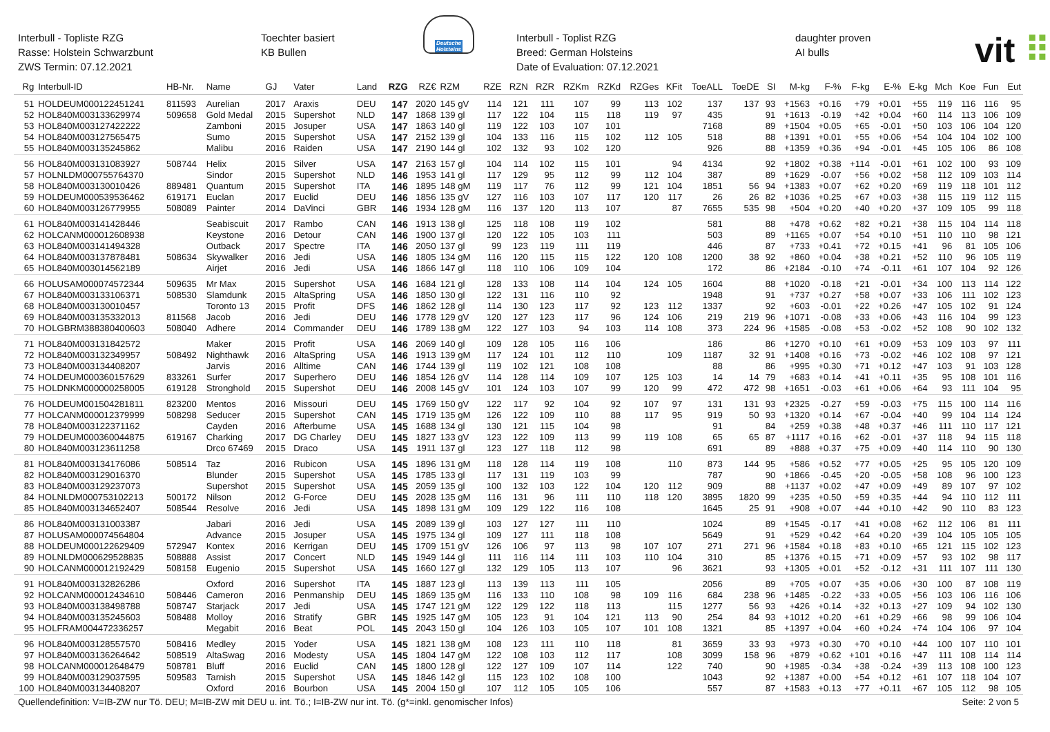Interbull - Topliste RZG
Rasse: Holstein Schwarzbunt
ZWS Termin: 07.12.2021
Toechter basiert
KB Bullen
Deutsche
Holsteins
Interbull - Toplist RZG
Breed: German Holsteins
Date of Evaluation: 07.12.2021
daughter proven
AI bulls
vit ⠿
| Rg | Interbull-ID | HB-Nr. | Name | GJ | Vater | Land | RZG | RZ€ | RZM | RZE | RZN | RZR | RZKm | RZKd | RZGes | KFit | ToeALL | ToeDE | SI | M-kg | F-% | F-kg | E-% | E-kg | Mch | Koe | Fun | Eut |
| --- | --- | --- | --- | --- | --- | --- | --- | --- | --- | --- | --- | --- | --- | --- | --- | --- | --- | --- | --- | --- | --- | --- | --- | --- | --- | --- | --- | --- |
| 51 | HOLDEUM000122451241 | 811593 | Aurelian | 2017 | Araxis | DEU | 147 | 2020 | 145 gV | 114 | 121 | 111 | 107 | 99 | 113 | 102 | 137 | 137 | 93 | +1563 | +0.16 | +79 | +0.01 | +55 | 119 | 116 | 116 | 95 |
| 52 | HOL840M003133629974 | 509658 | Gold Medal | 2015 | Supershot | NLD | 147 | 1868 | 139 gl | 117 | 122 | 104 | 115 | 118 | 119 | 97 | 435 | | 91 | +1613 | -0.19 | +42 | +0.04 | +60 | 114 | 113 | 106 | 109 |
| 53 | HOL840M003127422222 | | Zamboni | 2015 | Josuper | USA | 147 | 1863 | 140 gl | 119 | 122 | 103 | 107 | 101 | | | 7168 | | 89 | +1504 | +0.05 | +65 | -0.01 | +50 | 103 | 106 | 104 | 120 |
| 54 | HOL840M003127565475 | | Sumo | 2015 | Supershot | USA | 147 | 2152 | 139 gl | 104 | 133 | 116 | 115 | 102 | 112 | 105 | 518 | | 88 | +1391 | +0.01 | +55 | +0.06 | +54 | 104 | 104 | 102 | 100 |
| 55 | HOL840M003135245862 | | Malibu | 2016 | Raiden | USA | 147 | 2190 | 144 gl | 102 | 132 | 93 | 102 | 120 | | | 926 | | 88 | +1359 | +0.36 | +94 | -0.01 | +45 | 105 | 106 | 86 | 108 |
| 56 | HOL840M003131083927 | 508744 | Helix | 2015 | Silver | USA | 147 | 2163 | 157 gl | 104 | 114 | 102 | 115 | 101 | | 94 | 4134 | | 92 | +1802 | +0.38 | +114 | -0.01 | +61 | 102 | 100 | 93 | 109 |
| 57 | HOLNLDM000755764370 | | Sindor | 2015 | Supershot | NLD | 146 | 1953 | 141 gl | 117 | 129 | 95 | 112 | 99 | 112 | 104 | 387 | | 89 | +1629 | -0.07 | +56 | +0.02 | +58 | 112 | 109 | 103 | 114 |
| 58 | HOL840M003130010426 | 889481 | Quantum | 2015 | Supershot | ITA | 146 | 1895 | 148 gM | 119 | 117 | 76 | 112 | 99 | 121 | 104 | 1851 | 56 | 94 | +1383 | +0.07 | +62 | +0.20 | +69 | 119 | 118 | 101 | 112 |
| 59 | HOLDEUM000539536462 | 619171 | Euclan | 2017 | Euclid | DEU | 146 | 1856 | 135 gV | 127 | 116 | 103 | 107 | 117 | 120 | 117 | 26 | 26 | 82 | +1036 | +0.25 | +67 | +0.03 | +38 | 115 | 119 | 112 | 115 |
| 60 | HOL840M003126779955 | 508089 | Painter | 2014 | DaVinci | GBR | 146 | 1934 | 128 gM | 116 | 137 | 120 | 113 | 107 | | 87 | 7655 | 535 | 98 | +504 | +0.20 | +40 | +0.20 | +37 | 109 | 105 | 99 | 118 |
| 61 | HOL840M003141428446 | | Seabiscuit | 2017 | Rambo | CAN | 146 | 1913 | 138 gl | 125 | 118 | 108 | 119 | 102 | | | 581 | | 88 | +478 | +0.62 | +82 | +0.21 | +38 | 115 | 104 | 114 | 118 |
| 62 | HOLCANM000012608938 | | Keystone | 2016 | Detour | CAN | 146 | 1900 | 137 gl | 120 | 122 | 105 | 103 | 111 | | | 503 | | 89 | +1165 | +0.07 | +54 | +0.10 | +51 | 110 | 110 | 98 | 121 |
| 63 | HOL840M003141494328 | | Outback | 2017 | Spectre | ITA | 146 | 2050 | 137 gl | 99 | 123 | 119 | 111 | 119 | | | 446 | | 87 | +733 | +0.41 | +72 | +0.15 | +41 | 96 | 81 | 105 | 106 |
| 64 | HOL840M003137878481 | 508634 | Skywalker | 2016 | Jedi | USA | 146 | 1805 | 134 gM | 116 | 120 | 115 | 115 | 122 | 120 | 108 | 1200 | 38 | 92 | +860 | +0.04 | +38 | +0.21 | +52 | 110 | 96 | 105 | 119 |
| 65 | HOL840M003014562189 | | Airjet | 2016 | Jedi | USA | 146 | 1866 | 147 gl | 118 | 110 | 106 | 109 | 104 | | | 172 | | 86 | +2184 | -0.10 | +74 | -0.11 | +61 | 107 | 104 | 92 | 126 |
| 66 | HOLUSAM000074572344 | 509635 | Mr Max | 2015 | Supershot | USA | 146 | 1684 | 121 gl | 128 | 133 | 108 | 114 | 104 | 124 | 105 | 1604 | | 88 | +1020 | -0.18 | +21 | -0.01 | +34 | 100 | 113 | 114 | 122 |
| 67 | HOL840M003133106371 | 508530 | Slamdunk | 2015 | AltaSpring | USA | 146 | 1850 | 130 gl | 122 | 131 | 116 | 110 | 92 | | | 1948 | | 91 | +737 | +0.27 | +58 | +0.07 | +33 | 106 | 111 | 102 | 123 |
| 68 | HOL840M003130010457 | | Toronto 13 | 2015 | Profit | DFS | 146 | 1862 | 128 gl | 114 | 130 | 123 | 117 | 92 | 123 | 112 | 1337 | | 92 | +603 | -0.01 | +22 | +0.26 | +47 | 105 | 102 | 91 | 124 |
| 69 | HOL840M003135332013 | 811568 | Jacob | 2016 | Jedi | DEU | 146 | 1778 | 129 gV | 120 | 127 | 123 | 117 | 96 | 124 | 106 | 219 | 219 | 96 | +1071 | -0.08 | +33 | +0.06 | +43 | 116 | 104 | 99 | 123 |
| 70 | HOLGBRM388380400603 | 508040 | Adhere | 2014 | Commander | DEU | 146 | 1789 | 138 gM | 122 | 127 | 103 | 94 | 103 | 114 | 108 | 373 | 224 | 96 | +1585 | -0.08 | +53 | -0.02 | +52 | 108 | 90 | 102 | 132 |
| 71 | HOL840M003131842572 | | Maker | 2015 | Profit | USA | 146 | 2069 | 140 gl | 109 | 128 | 105 | 116 | 106 | | | 186 | | 86 | +1270 | +0.10 | +61 | +0.09 | +53 | 109 | 103 | 97 | 111 |
| 72 | HOL840M003132349957 | 508492 | Nighthawk | 2016 | AltaSpring | USA | 146 | 1913 | 139 gM | 117 | 124 | 101 | 112 | 110 | | 109 | 1187 | 32 | 91 | +1408 | +0.16 | +73 | -0.02 | +46 | 102 | 108 | 97 | 121 |
| 73 | HOL840M003134408207 | | Jarvis | 2016 | Alltime | CAN | 146 | 1744 | 139 gl | 119 | 102 | 121 | 108 | 108 | | | 88 | | 86 | +995 | +0.30 | +71 | +0.12 | +47 | 103 | 91 | 103 | 128 |
| 74 | HOLDEUM000360157629 | 833261 | Surfer | 2017 | Superhero | DEU | 146 | 1854 | 126 gV | 114 | 128 | 114 | 109 | 107 | 125 | 103 | 14 | 14 | 79 | +683 | +0.14 | +41 | +0.11 | +35 | 95 | 108 | 101 | 116 |
| 75 | HOLDNKM000000258005 | 619128 | Stronghold | 2015 | Supershot | DEU | 146 | 2008 | 145 gV | 101 | 124 | 103 | 107 | 99 | 120 | 99 | 472 | 472 | 98 | +1651 | -0.03 | +61 | +0.06 | +64 | 93 | 111 | 104 | 95 |
| 76 | HOLDEUM001504281811 | 823200 | Mentos | 2016 | Missouri | DEU | 145 | 1769 | 150 gV | 122 | 117 | 92 | 104 | 92 | 107 | 97 | 131 | 131 | 93 | +2325 | -0.27 | +59 | -0.03 | +75 | 115 | 100 | 114 | 116 |
| 77 | HOLCANM000012379999 | 508298 | Seducer | 2015 | Supershot | CAN | 145 | 1719 | 135 gM | 126 | 122 | 109 | 110 | 88 | 117 | 95 | 919 | 50 | 93 | +1320 | +0.14 | +67 | -0.04 | +40 | 99 | 104 | 114 | 124 |
| 78 | HOL840M003122371162 | | Cayden | 2016 | Afterburne | USA | 145 | 1688 | 134 gl | 130 | 121 | 115 | 104 | 98 | | | 91 | | 84 | +259 | +0.38 | +48 | +0.37 | +46 | 111 | 110 | 117 | 121 |
| 79 | HOLDEUM000360044875 | 619167 | Charking | 2017 | DG Charley | DEU | 145 | 1827 | 133 gV | 123 | 122 | 109 | 113 | 99 | 119 | 108 | 65 | 65 | 87 | +1117 | +0.16 | +62 | -0.01 | +37 | 118 | 94 | 115 | 118 |
| 80 | HOL840M003123611258 | | Drco 67469 | 2015 | Draco | USA | 145 | 1911 | 137 gl | 123 | 127 | 118 | 112 | 98 | | | 691 | | 89 | +888 | +0.37 | +75 | +0.09 | +40 | 114 | 110 | 90 | 130 |
| 81 | HOL840M003134176086 | 508514 | Taz | 2016 | Rubicon | USA | 145 | 1896 | 131 gM | 118 | 128 | 114 | 119 | 108 | | 110 | 873 | 144 | 95 | +586 | +0.52 | +77 | +0.05 | +25 | 95 | 105 | 120 | 109 |
| 82 | HOL840M003129016370 | | Blunder | 2015 | Supershot | USA | 145 | 1785 | 133 gl | 117 | 131 | 119 | 103 | 99 | | | 787 | | 90 | +1866 | -0.45 | +20 | -0.05 | +58 | 108 | 96 | 100 | 123 |
| 83 | HOL840M003129237073 | | Supershot | 2015 | Supershot | USA | 145 | 2059 | 135 gl | 100 | 132 | 103 | 122 | 104 | 120 | 112 | 909 | | 88 | +1137 | +0.02 | +47 | +0.09 | +49 | 89 | 107 | 97 | 102 |
| 84 | HOLNLDM000753102213 | 500172 | Nilson | 2012 | G-Force | DEU | 145 | 2028 | 135 gM | 116 | 131 | 96 | 111 | 110 | 118 | 120 | 3895 | 1820 | 99 | +235 | +0.50 | +59 | +0.35 | +44 | 94 | 110 | 112 | 111 |
| 85 | HOL840M003134652407 | 508544 | Resolve | 2016 | Jedi | USA | 145 | 1898 | 131 gM | 109 | 129 | 122 | 116 | 108 | | | 1645 | 25 | 91 | +908 | +0.07 | +44 | +0.10 | +42 | 90 | 110 | 83 | 123 |
| 86 | HOL840M003131003387 | | Jabari | 2016 | Jedi | USA | 145 | 2089 | 139 gl | 103 | 127 | 127 | 111 | 110 | | | 1024 | | 89 | +1545 | -0.17 | +41 | +0.08 | +62 | 112 | 106 | 81 | 111 |
| 87 | HOLUSAM000074564804 | | Advance | 2015 | Josuper | USA | 145 | 1975 | 134 gl | 109 | 127 | 111 | 118 | 108 | | | 5649 | | 91 | +529 | +0.42 | +64 | +0.20 | +39 | 104 | 105 | 105 | 105 |
| 88 | HOLDEUM000122629409 | 572947 | Kontex | 2016 | Kerrigan | DEU | 145 | 1709 | 151 gV | 126 | 106 | 97 | 113 | 98 | 107 | 107 | 271 | 271 | 96 | +1584 | +0.18 | +83 | +0.10 | +65 | 121 | 115 | 102 | 123 |
| 89 | HOLNLDM000629528835 | 508888 | Assist | 2017 | Concert | NLD | 145 | 1949 | 144 gl | 111 | 116 | 114 | 111 | 103 | 110 | 104 | 310 | | 85 | +1376 | +0.15 | +71 | +0.09 | +57 | 93 | 102 | 98 | 117 |
| 90 | HOLCANM000012192429 | 508158 | Eugenio | 2015 | Supershot | USA | 145 | 1660 | 127 gl | 132 | 129 | 105 | 113 | 107 | | 96 | 3621 | | 93 | +1305 | +0.01 | +52 | -0.12 | +31 | 111 | 107 | 111 | 130 |
| 91 | HOL840M003132826286 | | Oxford | 2016 | Supershot | ITA | 145 | 1887 | 123 gl | 113 | 139 | 113 | 111 | 105 | | | 2056 | | 89 | +705 | +0.07 | +35 | +0.06 | +30 | 100 | 87 | 108 | 119 |
| 92 | HOLCANM000012434610 | 508446 | Cameron | 2016 | Penmanship | DEU | 145 | 1869 | 135 gM | 116 | 133 | 110 | 108 | 98 | 109 | 116 | 684 | 238 | 96 | +1485 | -0.22 | +33 | +0.05 | +56 | 103 | 106 | 116 | 106 |
| 93 | HOL840M003138498788 | 508747 | Starjack | 2017 | Jedi | USA | 145 | 1747 | 121 gM | 122 | 129 | 122 | 118 | 113 | | 115 | 1277 | 56 | 93 | +426 | +0.14 | +32 | +0.13 | +27 | 109 | 94 | 102 | 130 |
| 94 | HOL840M003135245603 | 508488 | Molloy | 2016 | Stratify | GBR | 145 | 1925 | 147 gM | 105 | 123 | 91 | 104 | 121 | 113 | 90 | 254 | 84 | 93 | +1012 | +0.20 | +61 | +0.29 | +66 | 98 | 99 | 106 | 104 |
| 95 | HOLFRAM004472336257 | | Megabit | 2016 | Beat | POL | 145 | 2043 | 150 gl | 104 | 126 | 103 | 105 | 107 | 101 | 108 | 1321 | | 85 | +1397 | +0.04 | +60 | +0.24 | +74 | 104 | 106 | 97 | 104 |
| 96 | HOL840M003128557570 | 508416 | Medley | 2015 | Yoder | USA | 145 | 1821 | 138 gM | 108 | 123 | 111 | 110 | 118 | | 81 | 3659 | 33 | 93 | +973 | +0.30 | +70 | +0.10 | +44 | 100 | 107 | 110 | 101 |
| 97 | HOL840M003136264642 | 508519 | AltaSwag | 2016 | Modesty | USA | 145 | 1804 | 147 gM | 122 | 108 | 103 | 112 | 117 | | 108 | 3099 | 158 | 96 | +879 | +0.62 | +101 | +0.16 | +47 | 111 | 108 | 114 | 114 |
| 98 | HOLCANM000012648479 | 508781 | Bluff | 2016 | Euclid | CAN | 145 | 1800 | 128 gl | 122 | 127 | 109 | 107 | 114 | | 122 | 740 | | 90 | +1985 | -0.34 | +38 | -0.24 | +39 | 113 | 108 | 100 | 123 |
| 99 | HOL840M003129037595 | 509583 | Tarnish | 2015 | Supershot | USA | 145 | 1846 | 142 gl | 115 | 123 | 102 | 108 | 100 | | | 1043 | | 92 | +1387 | +0.00 | +54 | +0.12 | +61 | 107 | 118 | 104 | 107 |
| 100 | HOL840M003134408207 | | Oxford | 2016 | Bourbon | USA | 145 | 2004 | 150 gl | 107 | 112 | 105 | 105 | 106 | | | 557 | | 87 | +1583 | +0.13 | +77 | +0.11 | +67 | 105 | 112 | 98 | 105 |
Quellendefinition: V=IB-ZW nur Tö. DEU; M=IB-ZW mit DEU u. int. Tö.; I=IB-ZW nur int. Tö. (g*=inkl. genomischer Infos) Seite: 2 von 5